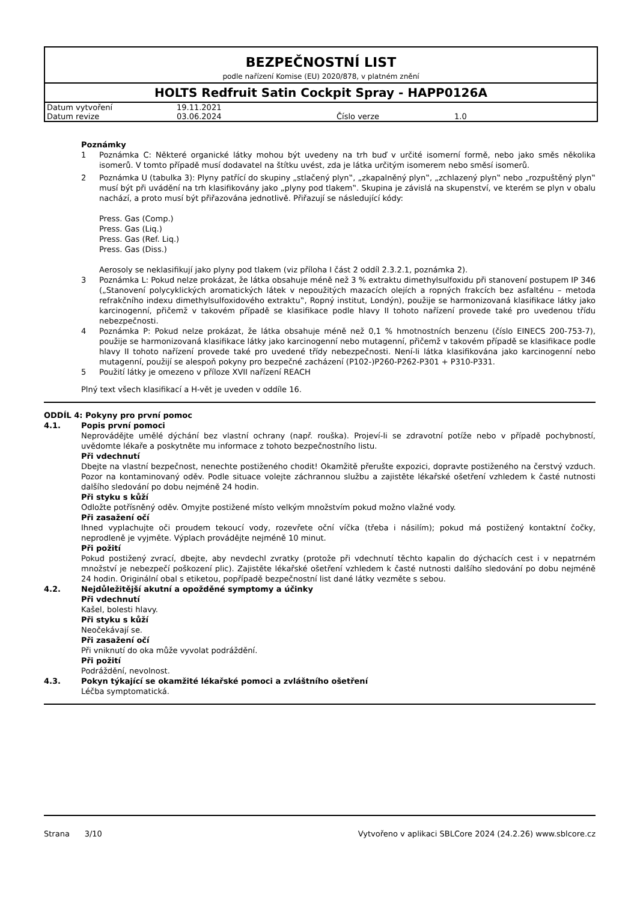BEZPEČNOSTNÍ LIST
podle nařízení Komise (EU) 2020/878, v platném znění
HOLTS Redfruit Satin Cockpit Spray - HAPP0126A
| Datum vytvoření | 19.11.2021 | | |
| Datum revize | 03.06.2024 | Číslo verze | 1.0 |
Poznámky
1 Poznámka C: Některé organické látky mohou být uvedeny na trh buď v určité isomerní formě, nebo jako směs několika isomerů. V tomto případě musí dodavatel na štítku uvést, zda je látka určitým isomerem nebo směsí isomerů.
2 Poznámka U (tabulka 3): Plyny patřící do skupiny „stlačený plyn‟, „zkapalněný plyn‟, „zchlazený plyn‟ nebo „rozpuštěný plyn‟ musí být při uvádění na trh klasifikovány jako „plyny pod tlakem‟. Skupina je závislá na skupenství, ve kterém se plyn v obalu nachází, a proto musí být přiřazována jednotlivě. Přiřazují se následující kódy:
Press. Gas (Comp.)
Press. Gas (Liq.)
Press. Gas (Ref. Liq.)
Press. Gas (Diss.)
Aerosoly se neklasifikují jako plyny pod tlakem (viz příloha I část 2 oddíl 2.3.2.1, poznámka 2).
3 Poznámka L: Pokud nelze prokázat, že látka obsahuje méně než 3 % extraktu dimethylsulfoxidu při stanovení postupem IP 346 („Stanovení polycyklických aromatických látek v nepoužitých mazacích olejích a ropných frakcích bez asfalténu – metoda refrakčního indexu dimethylsulfoxidového extraktu‟, Ropný institut, Londýn), použije se harmonizovaná klasifikace látky jako karcinogenní, přičemž v takovém případě se klasifikace podle hlavy II tohoto nařízení provede také pro uvedenou třídu nebezpečnosti.
4 Poznámka P: Pokud nelze prokázat, že látka obsahuje méně než 0,1 % hmotnostních benzenu (číslo EINECS 200-753-7), použije se harmonizovaná klasifikace látky jako karcinogenní nebo mutagenní, přičemž v takovém případě se klasifikace podle hlavy II tohoto nařízení provede také pro uvedené třídy nebezpečnosti. Není-li látka klasifikována jako karcinogenní nebo mutagenní, použijí se alespoň pokyny pro bezpečné zacházení (P102-)P260-P262-P301 + P310-P331.
5 Použití látky je omezeno v příloze XVII nařízení REACH
Plný text všech klasifikací a H-vět je uveden v oddíle 16.
ODDÍL 4: Pokyny pro první pomoc
4.1. Popis první pomoci
Neprovádějte umělé dýchání bez vlastní ochrany (např. rouška). Projeví-li se zdravotní potíže nebo v případě pochybností, uvědomte lékaře a poskytněte mu informace z tohoto bezpečnostního listu.
Při vdechnutí
Dbejte na vlastní bezpečnost, nenechte postiženého chodit! Okamžitě přerušte expozici, dopravte postiženého na čerstvý vzduch. Pozor na kontaminovaný oděv. Podle situace volejte záchrannou službu a zajistěte lékařské ošetření vzhledem k časté nutnosti dalšího sledování po dobu nejméně 24 hodin.
Při styku s kůží
Odložte potřísněný oděv. Omyjte postižené místo velkým množstvím pokud možno vlažné vody.
Při zasažení očí
Ihned vyplachujte oči proudem tekoucí vody, rozevřete oční víčka (třeba i násilím); pokud má postižený kontaktní čočky, neprodleně je vyjměte. Výplach provádějte nejméně 10 minut.
Při požití
Pokud postižený zvrací, dbejte, aby nevdechl zvratky (protože při vdechnutí těchto kapalin do dýchacích cest i v nepatrném množství je nebezpečí poškození plic). Zajistěte lékařské ošetření vzhledem k časté nutnosti dalšího sledování po dobu nejméně 24 hodin. Originální obal s etiketou, popřípadě bezpečnostní list dané látky vezměte s sebou.
4.2. Nejdůležitější akutní a opožděné symptomy a účinky
Při vdechnutí
Kašel, bolesti hlavy.
Při styku s kůží
Neočekávají se.
Při zasažení očí
Při vniknutí do oka může vyvolat podráždění.
Při požití
Podráždění, nevolnost.
4.3. Pokyn týkající se okamžité lékařské pomoci a zvláštního ošetření
Léčba symptomatická.
Strana 3/10 Vytvořeno v aplikaci SBLCore 2024 (24.2.26) www.sblcore.cz